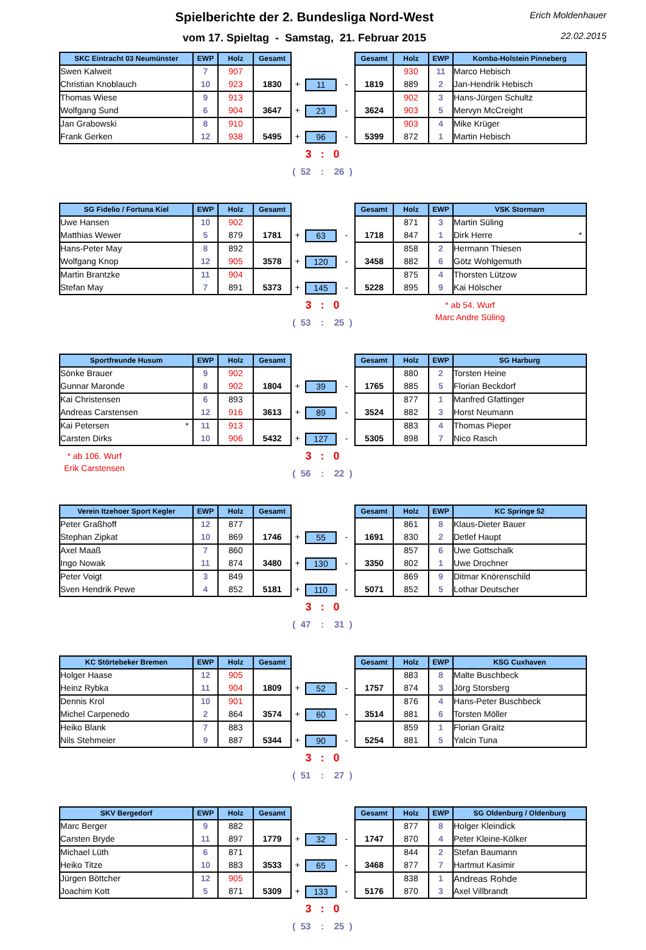Spielberichte der 2. Bundesliga Nord-West
vom 17. Spieltag - Samstag, 21. Februar 2015
Erich Moldenhauer
22.02.2015
| SKC Eintracht 03 Neumünster | EWP | Holz | Gesamt | | | | Gesamt | Holz | EWP | Komba-Holstein Pinneberg |
| Swen Kalweit | 7 | 907 | | | | | | 930 | 11 | Marco Hebisch |
| Christian Knoblauch | 10 | 923 | 1830 | + | 11 | - | 1819 | 889 | 2 | Jan-Hendrik Hebisch |
| Thomas Wiese | 9 | 913 | | | | | | 902 | 3 | Hans-Jürgen Schultz |
| Wolfgang Sund | 6 | 904 | 3647 | + | 23 | - | 3624 | 903 | 5 | Mervyn McCreight |
| Jan Grabowski | 8 | 910 | | | | | | 903 | 4 | Mike Krüger |
| Frank Gerken | 12 | 938 | 5495 | + | 96 | - | 5399 | 872 | 1 | Martin Hebisch |
3 : 0
( 52 : 26 )
| SG Fidelio / Fortuna Kiel | EWP | Holz | Gesamt | | | | Gesamt | Holz | EWP | VSK Stormarn |
| Uwe Hansen | 10 | 902 | | | | | | 871 | 3 | Martin Süling |
| Matthias Wewer | 5 | 879 | 1781 | + | 63 | - | 1718 | 847 | 1 | Dirk Herre * |
| Hans-Peter May | 8 | 892 | | | | | | 858 | 2 | Hermann Thiesen |
| Wolfgang Knop | 12 | 905 | 3578 | + | 120 | - | 3458 | 882 | 6 | Götz Wohlgemuth |
| Martin Brantzke | 11 | 904 | | | | | | 875 | 4 | Thorsten Lützow |
| Stefan May | 7 | 891 | 5373 | + | 145 | - | 5228 | 895 | 9 | Kai Hölscher |
3 : 0
( 53 : 25 )
* ab 54. Wurf
Marc Andre Süling
| Sportfreunde Husum | EWP | Holz | Gesamt | | | | Gesamt | Holz | EWP | SG Harburg |
| Sönke Brauer | 9 | 902 | | | | | | 880 | 2 | Torsten Heine |
| Gunnar Maronde | 8 | 902 | 1804 | + | 39 | - | 1765 | 885 | 5 | Florian Beckdorf |
| Kai Christensen | 6 | 893 | | | | | | 877 | 1 | Manfred Gfattinger |
| Andreas Carstensen | 12 | 916 | 3613 | + | 89 | - | 3524 | 882 | 3 | Horst Neumann |
| Kai Petersen * | 11 | 913 | | | | | | 883 | 4 | Thomas Pieper |
| Carsten Dirks | 10 | 906 | 5432 | + | 127 | - | 5305 | 898 | 7 | Nico Rasch |
* ab 106. Wurf
Erik Carstensen
3 : 0
( 56 : 22 )
| Verein Itzehoer Sport Kegler | EWP | Holz | Gesamt | | | | Gesamt | Holz | EWP | KC Springe 52 |
| Peter Graßhoff | 12 | 877 | | | | | | 861 | 8 | Klaus-Dieter Bauer |
| Stephan Zipkat | 10 | 869 | 1746 | + | 55 | - | 1691 | 830 | 2 | Detlef Haupt |
| Axel Maaß | 7 | 860 | | | | | | 857 | 6 | Uwe Gottschalk |
| Ingo Nowak | 11 | 874 | 3480 | + | 130 | - | 3350 | 802 | 1 | Uwe Drochner |
| Peter Voigt | 3 | 849 | | | | | | 869 | 9 | Ditmar Knörenschild |
| Sven Hendrik Pewe | 4 | 852 | 5181 | + | 110 | - | 5071 | 852 | 5 | Lothar Deutscher |
3 : 0
( 47 : 31 )
| KC Störtebeker Bremen | EWP | Holz | Gesamt | | | | Gesamt | Holz | EWP | KSG Cuxhaven |
| Holger Haase | 12 | 905 | | | | | | 883 | 8 | Malte Buschbeck |
| Heinz Rybka | 11 | 904 | 1809 | + | 52 | - | 1757 | 874 | 3 | Jörg Storsberg |
| Dennis Krol | 10 | 901 | | | | | | 876 | 4 | Hans-Peter Buschbeck |
| Michel Carpenedo | 2 | 864 | 3574 | + | 60 | - | 3514 | 881 | 6 | Torsten Möller |
| Heiko Blank | 7 | 883 | | | | | | 859 | 1 | Florian Graitz |
| Nils Stehmeier | 9 | 887 | 5344 | + | 90 | - | 5254 | 881 | 5 | Yalcin Tuna |
3 : 0
( 51 : 27 )
| SKV Bergedorf | EWP | Holz | Gesamt | | | | Gesamt | Holz | EWP | SG Oldenburg / Oldenburg |
| Marc Berger | 9 | 882 | | | | | | 877 | 8 | Holger Kleindick |
| Carsten Bryde | 11 | 897 | 1779 | + | 32 | - | 1747 | 870 | 4 | Peter Kleine-Kölker |
| Michael Lüth | 6 | 871 | | | | | | 844 | 2 | Stefan Baumann |
| Heiko Titze | 10 | 883 | 3533 | + | 65 | - | 3468 | 877 | 7 | Hartmut Kasimir |
| Jürgen Böttcher | 12 | 905 | | | | | | 838 | 1 | Andreas Rohde |
| Joachim Kott | 5 | 871 | 5309 | + | 133 | - | 5176 | 870 | 3 | Axel Villbrandt |
3 : 0
( 53 : 25 )